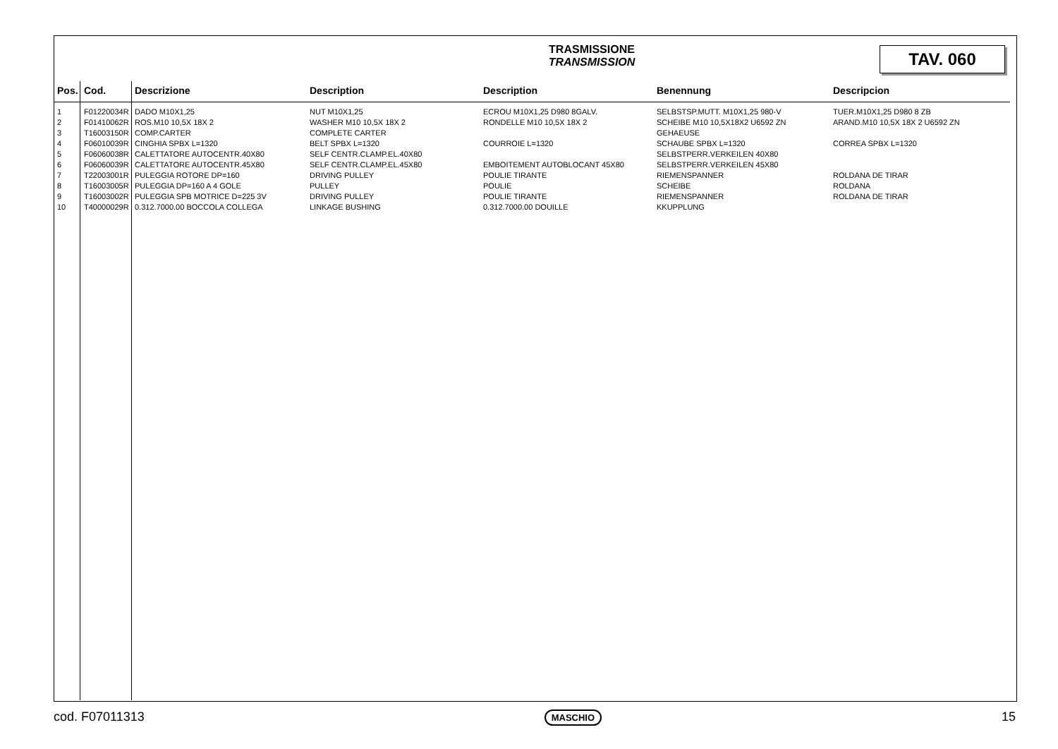TRASMISSIONE
TRANSMISSION
TAV. 060
| Pos. | Cod. | Descrizione | Description | Description | Benennung | Descripcion |
| --- | --- | --- | --- | --- | --- | --- |
| 1 | F01220034R | DADO M10X1,25 | NUT M10X1,25 | ECROU M10X1,25 D980 8GALV. | SELBSTSP.MUTT. M10X1,25 980-V | TUER.M10X1,25 D980 8 ZB |
| 2 | F01410062R | ROS.M10 10,5X 18X 2 | WASHER M10 10,5X 18X 2 | RONDELLE M10 10,5X 18X 2 | SCHEIBE M10 10,5X18X2 U6592 ZN | ARAND.M10 10,5X 18X 2 U6592 ZN |
| 3 | T16003150R | COMP.CARTER | COMPLETE CARTER | | GEHAEUSE | |
| 4 | F06010039R | CINGHIA SPBX L=1320 | BELT SPBX L=1320 | COURROIE L=1320 | SCHAUBE SPBX L=1320 | CORREA SPBX L=1320 |
| 5 | F06060038R | CALETTATORE AUTOCENTR.40X80 | SELF CENTR.CLAMP.EL.40X80 | | SELBSTPERR.VERKEILEN 40X80 | |
| 6 | F06060039R | CALETTATORE AUTOCENTR.45X80 | SELF CENTR.CLAMP.EL.45X80 | EMBOITEMENT AUTOBLOCANT 45X80 | SELBSTPERR.VERKEILEN 45X80 | |
| 7 | T22003001R | PULEGGIA ROTORE DP=160 | DRIVING PULLEY | POULIE TIRANTE | RIEMENSPANNER | ROLDANA DE TIRAR |
| 8 | T16003005R | PULEGGIA DP=160 A 4 GOLE | PULLEY | POULIE | SCHEIBE | ROLDANA |
| 9 | T16003002R | PULEGGIA SPB MOTRICE D=225 3V | DRIVING PULLEY | POULIE TIRANTE | RIEMENSPANNER | ROLDANA DE TIRAR |
| 10 | T40000029R | 0.312.7000.00 BOCCOLA COLLEGA | LINKAGE BUSHING | 0.312.7000.00 DOUILLE | KKUPPLUNG | |
cod. F07011313 MASCHIO 15